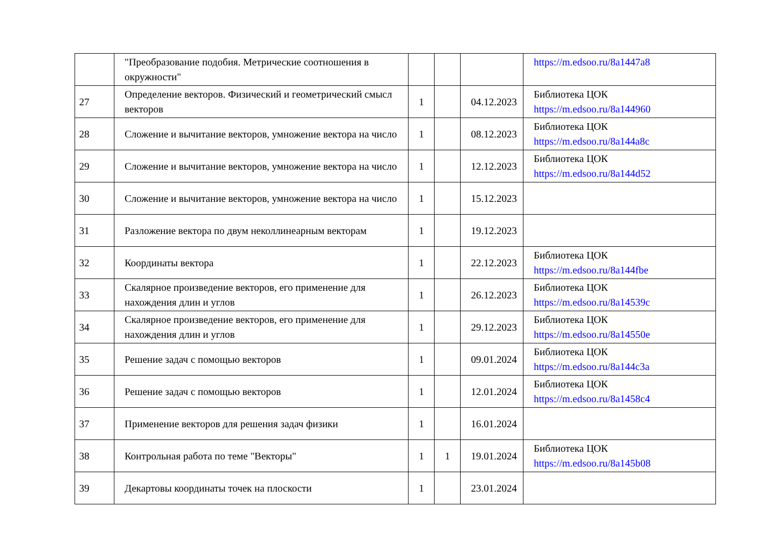| | "Преобразование подобия. Метрические соотношения в окружности" | | | | https://m.edsoo.ru/8a1447a8 |
| 27 | Определение векторов. Физический и геометрический смысл векторов | 1 | | 04.12.2023 | Библиотека ЦОК https://m.edsoo.ru/8a144960 |
| 28 | Сложение и вычитание векторов, умножение вектора на число | 1 | | 08.12.2023 | Библиотека ЦОК https://m.edsoo.ru/8a144a8c |
| 29 | Сложение и вычитание векторов, умножение вектора на число | 1 | | 12.12.2023 | Библиотека ЦОК https://m.edsoo.ru/8a144d52 |
| 30 | Сложение и вычитание векторов, умножение вектора на число | 1 | | 15.12.2023 | |
| 31 | Разложение вектора по двум неколлинеарным векторам | 1 | | 19.12.2023 | |
| 32 | Координаты вектора | 1 | | 22.12.2023 | Библиотека ЦОК https://m.edsoo.ru/8a144fbe |
| 33 | Скалярное произведение векторов, его применение для нахождения длин и углов | 1 | | 26.12.2023 | Библиотека ЦОК https://m.edsoo.ru/8a14539c |
| 34 | Скалярное произведение векторов, его применение для нахождения длин и углов | 1 | | 29.12.2023 | Библиотека ЦОК https://m.edsoo.ru/8a14550e |
| 35 | Решение задач с помощью векторов | 1 | | 09.01.2024 | Библиотека ЦОК https://m.edsoo.ru/8a144c3a |
| 36 | Решение задач с помощью векторов | 1 | | 12.01.2024 | Библиотека ЦОК https://m.edsoo.ru/8a1458c4 |
| 37 | Применение векторов для решения задач физики | 1 | | 16.01.2024 | |
| 38 | Контрольная работа по теме "Векторы" | 1 | 1 | 19.01.2024 | Библиотека ЦОК https://m.edsoo.ru/8a145b08 |
| 39 | Декартовы координаты точек на плоскости | 1 | | 23.01.2024 | |